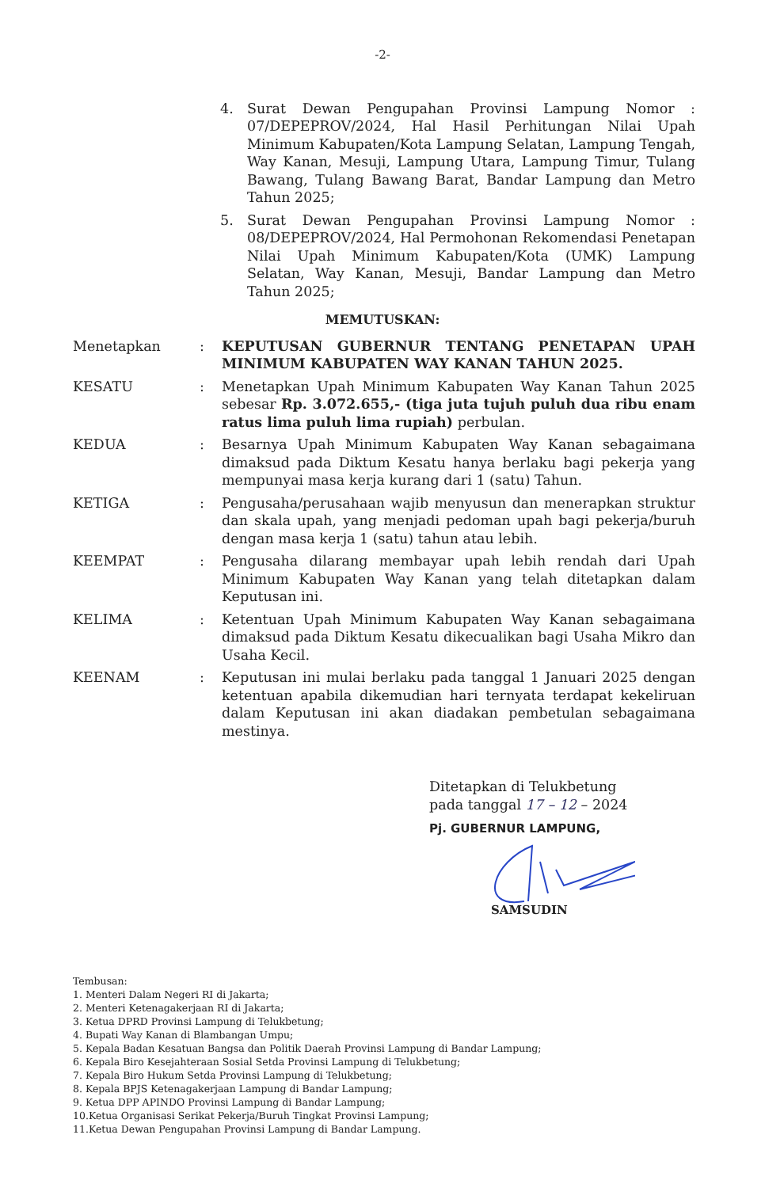-2-
4. Surat Dewan Pengupahan Provinsi Lampung Nomor : 07/DEPEPROV/2024, Hal Hasil Perhitungan Nilai Upah Minimum Kabupaten/Kota Lampung Selatan, Lampung Tengah, Way Kanan, Mesuji, Lampung Utara, Lampung Timur, Tulang Bawang, Tulang Bawang Barat, Bandar Lampung dan Metro Tahun 2025;
5. Surat Dewan Pengupahan Provinsi Lampung Nomor : 08/DEPEPROV/2024, Hal Permohonan Rekomendasi Penetapan Nilai Upah Minimum Kabupaten/Kota (UMK) Lampung Selatan, Way Kanan, Mesuji, Bandar Lampung dan Metro Tahun 2025;
MEMUTUSKAN:
Menetapkan: KEPUTUSAN GUBERNUR TENTANG PENETAPAN UPAH MINIMUM KABUPATEN WAY KANAN TAHUN 2025.
KESATU: Menetapkan Upah Minimum Kabupaten Way Kanan Tahun 2025 sebesar Rp. 3.072.655,- (tiga juta tujuh puluh dua ribu enam ratus lima puluh lima rupiah) perbulan.
KEDUA: Besarnya Upah Minimum Kabupaten Way Kanan sebagaimana dimaksud pada Diktum Kesatu hanya berlaku bagi pekerja yang mempunyai masa kerja kurang dari 1 (satu) Tahun.
KETIGA: Pengusaha/perusahaan wajib menyusun dan menerapkan struktur dan skala upah, yang menjadi pedoman upah bagi pekerja/buruh dengan masa kerja 1 (satu) tahun atau lebih.
KEEMPAT: Pengusaha dilarang membayar upah lebih rendah dari Upah Minimum Kabupaten Way Kanan yang telah ditetapkan dalam Keputusan ini.
KELIMA: Ketentuan Upah Minimum Kabupaten Way Kanan sebagaimana dimaksud pada Diktum Kesatu dikecualikan bagi Usaha Mikro dan Usaha Kecil.
KEENAM: Keputusan ini mulai berlaku pada tanggal 1 Januari 2025 dengan ketentuan apabila dikemudian hari ternyata terdapat kekeliruan dalam Keputusan ini akan diadakan pembetulan sebagaimana mestinya.
Ditetapkan di Telukbetung
pada tanggal 17 – 12 – 2024
Pj. GUBERNUR LAMPUNG,
SAMSUDIN
Tembusan:
1. Menteri Dalam Negeri RI di Jakarta;
2. Menteri Ketenagakerjaan RI di Jakarta;
3. Ketua DPRD Provinsi Lampung di Telukbetung;
4. Bupati Way Kanan di Blambangan Umpu;
5. Kepala Badan Kesatuan Bangsa dan Politik Daerah Provinsi Lampung di Bandar Lampung;
6. Kepala Biro Kesejahteraan Sosial Setda Provinsi Lampung di Telukbetung;
7. Kepala Biro Hukum Setda Provinsi Lampung di Telukbetung;
8. Kepala BPJS Ketenagakerjaan Lampung di Bandar Lampung;
9. Ketua DPP APINDO Provinsi Lampung di Bandar Lampung;
10.Ketua Organisasi Serikat Pekerja/Buruh Tingkat Provinsi Lampung;
11.Ketua Dewan Pengupahan Provinsi Lampung di Bandar Lampung.